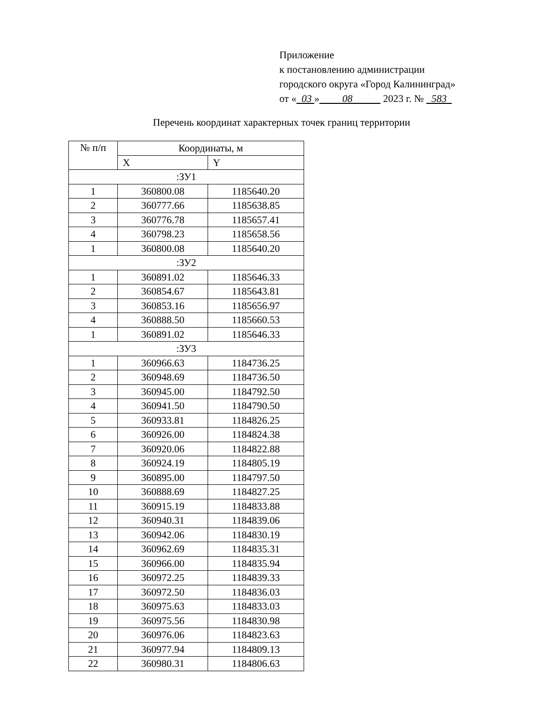Приложение
к постановлению администрации
городского округа «Город Калининград»
от « 03 » 08 2023 г. № 583
Перечень координат характерных точек границ территории
| № п/п | Координаты, м | |
| --- | --- | --- |
| | X | Y |
| :ЗУ1 | | |
| 1 | 360800.08 | 1185640.20 |
| 2 | 360777.66 | 1185638.85 |
| 3 | 360776.78 | 1185657.41 |
| 4 | 360798.23 | 1185658.56 |
| 1 | 360800.08 | 1185640.20 |
| :ЗУ2 | | |
| 1 | 360891.02 | 1185646.33 |
| 2 | 360854.67 | 1185643.81 |
| 3 | 360853.16 | 1185656.97 |
| 4 | 360888.50 | 1185660.53 |
| 1 | 360891.02 | 1185646.33 |
| :ЗУ3 | | |
| 1 | 360966.63 | 1184736.25 |
| 2 | 360948.69 | 1184736.50 |
| 3 | 360945.00 | 1184792.50 |
| 4 | 360941.50 | 1184790.50 |
| 5 | 360933.81 | 1184826.25 |
| 6 | 360926.00 | 1184824.38 |
| 7 | 360920.06 | 1184822.88 |
| 8 | 360924.19 | 1184805.19 |
| 9 | 360895.00 | 1184797.50 |
| 10 | 360888.69 | 1184827.25 |
| 11 | 360915.19 | 1184833.88 |
| 12 | 360940.31 | 1184839.06 |
| 13 | 360942.06 | 1184830.19 |
| 14 | 360962.69 | 1184835.31 |
| 15 | 360966.00 | 1184835.94 |
| 16 | 360972.25 | 1184839.33 |
| 17 | 360972.50 | 1184836.03 |
| 18 | 360975.63 | 1184833.03 |
| 19 | 360975.56 | 1184830.98 |
| 20 | 360976.06 | 1184823.63 |
| 21 | 360977.94 | 1184809.13 |
| 22 | 360980.31 | 1184806.63 |